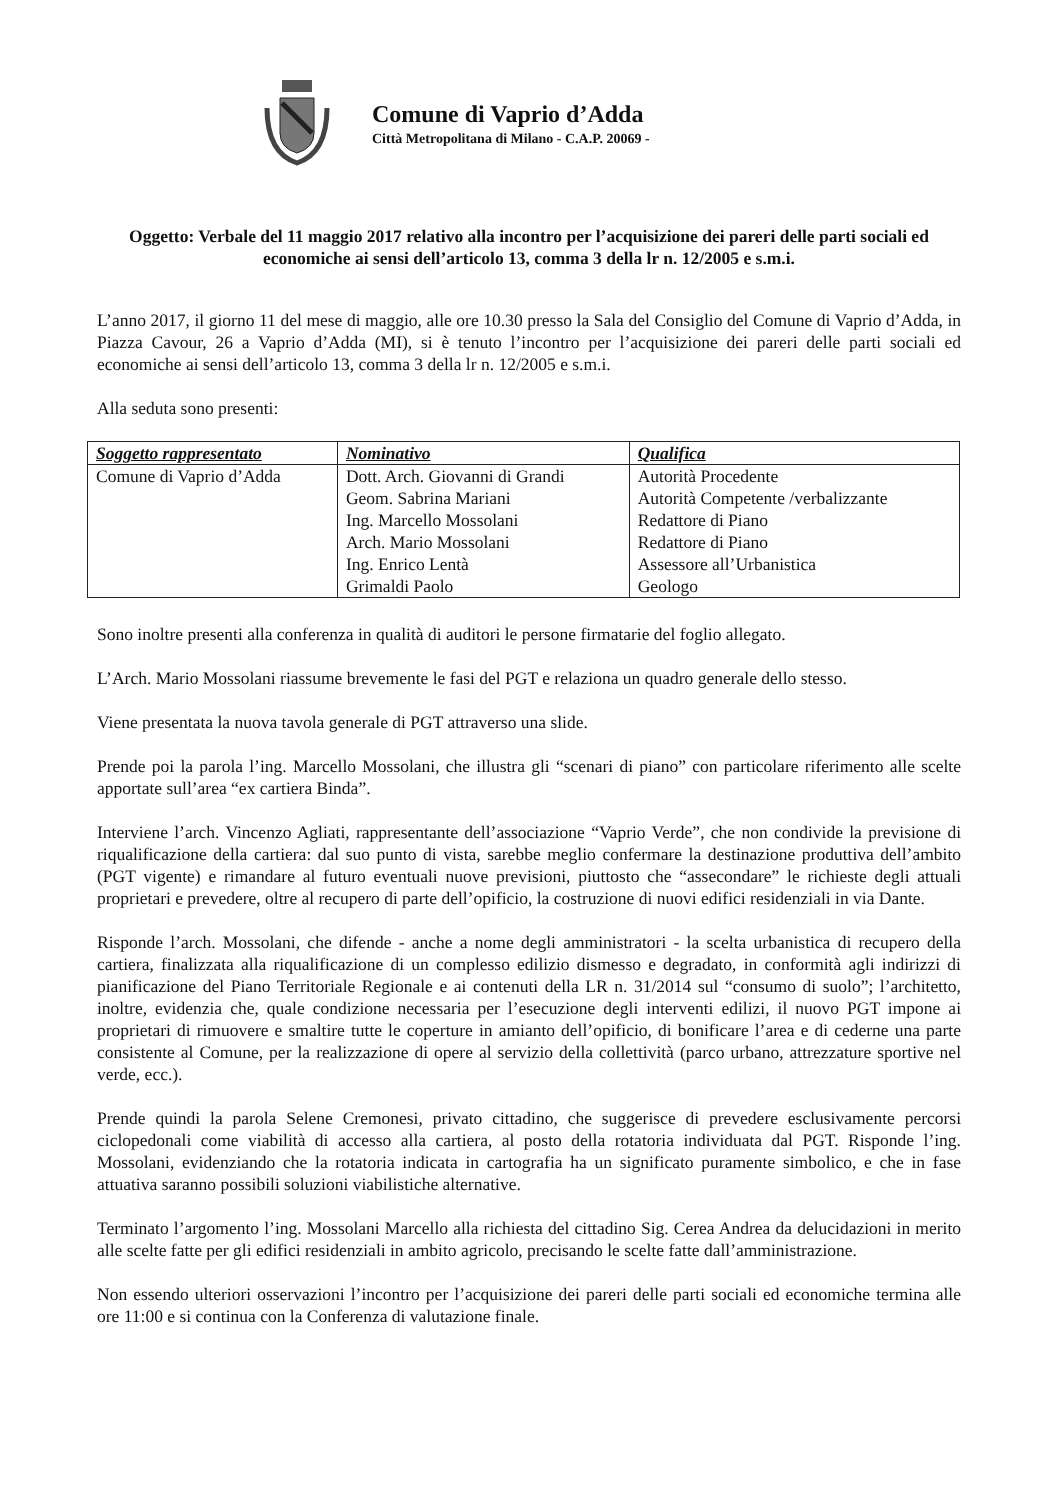Comune di Vaprio d’Adda
Città Metropolitana di Milano - C.A.P. 20069 -
Oggetto: Verbale del 11 maggio 2017 relativo alla incontro per l’acquisizione dei pareri delle parti sociali ed economiche ai sensi dell’articolo 13, comma 3 della lr n. 12/2005 e s.m.i.
L’anno 2017, il giorno 11 del mese di maggio, alle ore 10.30 presso la Sala del Consiglio del Comune di Vaprio d’Adda, in Piazza Cavour, 26 a Vaprio d’Adda (MI), si è tenuto l’incontro per l’acquisizione dei pareri delle parti sociali ed economiche ai sensi dell’articolo 13, comma 3 della lr n. 12/2005 e s.m.i.
Alla seduta sono presenti:
| Soggetto rappresentato | Nominativo | Qualifica |
| --- | --- | --- |
| Comune di Vaprio d’Adda | Dott. Arch. Giovanni di Grandi Geom. Sabrina Mariani Ing. Marcello Mossolani Arch. Mario Mossolani Ing. Enrico Lentà Grimaldi Paolo | Autorità Procedente Autorità Competente /verbalizzante Redattore di Piano Redattore di Piano Assessore all’Urbanistica Geologo |
Sono inoltre presenti alla conferenza in qualità di auditori le persone firmatarie del foglio allegato.
L’Arch. Mario Mossolani riassume brevemente le fasi del PGT e relaziona un quadro generale dello stesso.
Viene presentata la nuova tavola generale di PGT attraverso una slide.
Prende poi la parola l’ing. Marcello Mossolani, che illustra gli “scenari di piano” con particolare riferimento alle scelte apportate sull’area “ex cartiera Binda”.
Interviene l’arch. Vincenzo Agliati, rappresentante dell’associazione “Vaprio Verde”, che non condivide la previsione di riqualificazione della cartiera: dal suo punto di vista, sarebbe meglio confermare la destinazione produttiva dell’ambito (PGT vigente) e rimandare al futuro eventuali nuove previsioni, piuttosto che “assecondare” le richieste degli attuali proprietari e prevedere, oltre al recupero di parte dell’opificio, la costruzione di nuovi edifici residenziali in via Dante.
Risponde l’arch. Mossolani, che difende - anche a nome degli amministratori - la scelta urbanistica di recupero della cartiera, finalizzata alla riqualificazione di un complesso edilizio dismesso e degradato, in conformità agli indirizzi di pianificazione del Piano Territoriale Regionale e ai contenuti della LR n. 31/2014 sul “consumo di suolo”; l’architetto, inoltre, evidenzia che, quale condizione necessaria per l’esecuzione degli interventi edilizi, il nuovo PGT impone ai proprietari di rimuovere e smaltire tutte le coperture in amianto dell’opificio, di bonificare l’area e di cederne una parte consistente al Comune, per la realizzazione di opere al servizio della collettività (parco urbano, attrezzature sportive nel verde, ecc.).
Prende quindi la parola Selene Cremonesi, privato cittadino, che suggerisce di prevedere esclusivamente percorsi ciclopedonali come viabilità di accesso alla cartiera, al posto della rotatoria individuata dal PGT. Risponde l’ing. Mossolani, evidenziando che la rotatoria indicata in cartografia ha un significato puramente simbolico, e che in fase attuativa saranno possibili soluzioni viabilistiche alternative.
Terminato l’argomento l’ing. Mossolani Marcello alla richiesta del cittadino Sig. Cerea Andrea da delucidazioni in merito alle scelte fatte per gli edifici residenziali in ambito agricolo, precisando le scelte fatte dall’amministrazione.
Non essendo ulteriori osservazioni l’incontro per l’acquisizione dei pareri delle parti sociali ed economiche termina alle ore 11:00 e si continua con la Conferenza di valutazione finale.